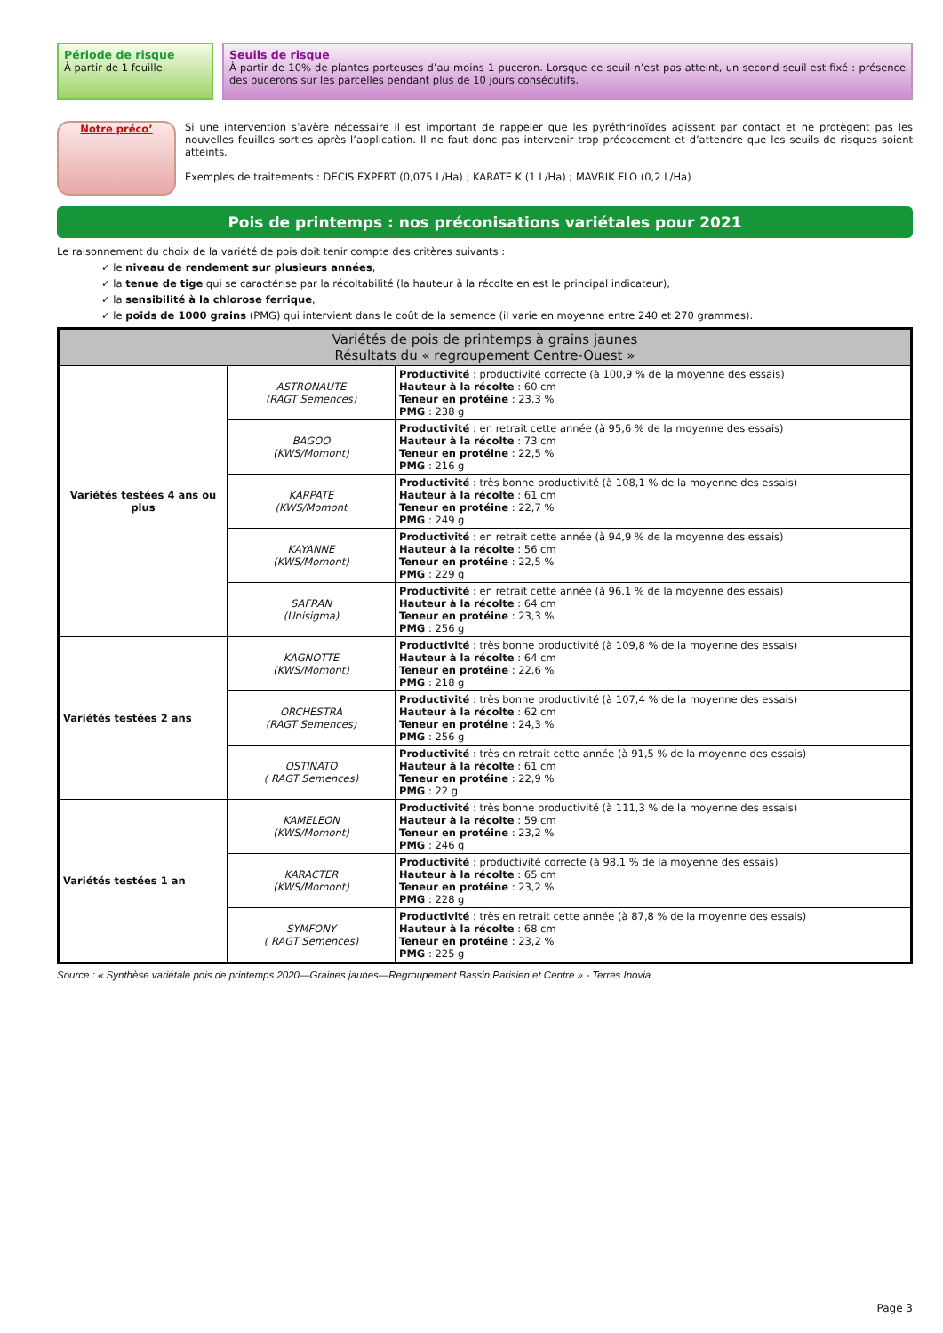Période de risque
À partir de 1 feuille.
Seuils de risque
À partir de 10% de plantes porteuses d’au moins 1 puceron. Lorsque ce seuil n’est pas atteint, un second seuil est fixé : présence des pucerons sur les parcelles pendant plus de 10 jours consécutifs.
Notre préco’
Si une intervention s’avère nécessaire il est important de rappeler que les pyréthrinoïdes agissent par contact et ne protègent pas les nouvelles feuilles sorties après l’application. Il ne faut donc pas intervenir trop précocement et d’attendre que les seuils de risques soient atteints.
Exemples de traitements : DECIS EXPERT (0,075 L/Ha) ; KARATE K (1 L/Ha) ; MAVRIK FLO (0,2 L/Ha)
Pois de printemps : nos préconisations variétales pour 2021
Le raisonnement du choix de la variété de pois doit tenir compte des critères suivants :
✓ le niveau de rendement sur plusieurs années,
✓ la tenue de tige qui se caractérise par la récoltabilité (la hauteur à la récolte en est le principal indicateur),
✓ la sensibilité à la chlorose ferrique,
✓ le poids de 1000 grains (PMG) qui intervient dans le coût de la semence (il varie en moyenne entre 240 et 270 grammes).
| Variétés de pois de printemps à grains jaunes Résultats du « regroupement Centre-Ouest » | | |
| --- | --- | --- |
| Variétés testées 4 ans ou plus | ASTRONAUTE (RAGT Semences) | Productivité : productivité correcte (à 100,9 % de la moyenne des essais) Hauteur à la récolte : 60 cm Teneur en protéine : 23,3 % PMG : 238 g |
| | BAGOO (KWS/Momont) | Productivité : en retrait cette année (à 95,6 % de la moyenne des essais) Hauteur à la récolte : 73 cm Teneur en protéine : 22,5 % PMG : 216 g |
| | KARPATE (KWS/Momont | Productivité : très bonne productivité (à 108,1 % de la moyenne des essais) Hauteur à la récolte : 61 cm Teneur en protéine : 22,7 % PMG : 249 g |
| | KAYANNE (KWS/Momont) | Productivité : en retrait cette année (à 94,9 % de la moyenne des essais) Hauteur à la récolte : 56 cm Teneur en protéine : 22,5 % PMG : 229 g |
| | SAFRAN (Unisigma) | Productivité : en retrait cette année (à 96,1 % de la moyenne des essais) Hauteur à la récolte : 64 cm Teneur en protéine : 23,3 % PMG : 256 g |
| Variétés testées 2 ans | KAGNOTTE (KWS/Momont) | Productivité : très bonne productivité (à 109,8 % de la moyenne des essais) Hauteur à la récolte : 64 cm Teneur en protéine : 22,6 % PMG : 218 g |
| | ORCHESTRA (RAGT Semences) | Productivité : très bonne productivité (à 107,4 % de la moyenne des essais) Hauteur à la récolte : 62 cm Teneur en protéine : 24,3 % PMG : 256 g |
| | OSTINATO ( RAGT Semences) | Productivité : très en retrait cette année (à 91,5 % de la moyenne des essais) Hauteur à la récolte : 61 cm Teneur en protéine : 22,9 % PMG : 22 g |
| Variétés testées 1 an | KAMELEON (KWS/Momont) | Productivité : très bonne productivité (à 111,3 % de la moyenne des essais) Hauteur à la récolte : 59 cm Teneur en protéine : 23,2 % PMG : 246 g |
| | KARACTER (KWS/Momont) | Productivité : productivité correcte (à 98,1 % de la moyenne des essais) Hauteur à la récolte : 65 cm Teneur en protéine : 23,2 % PMG : 228 g |
| | SYMFONY ( RAGT Semences) | Productivité : très en retrait cette année (à 87,8 % de la moyenne des essais) Hauteur à la récolte : 68 cm Teneur en protéine : 23,2 % PMG : 225 g |
Source : « Synthèse variétale pois de printemps 2020—Graines jaunes—Regroupement Bassin Parisien et Centre » - Terres Inovia
Page 3